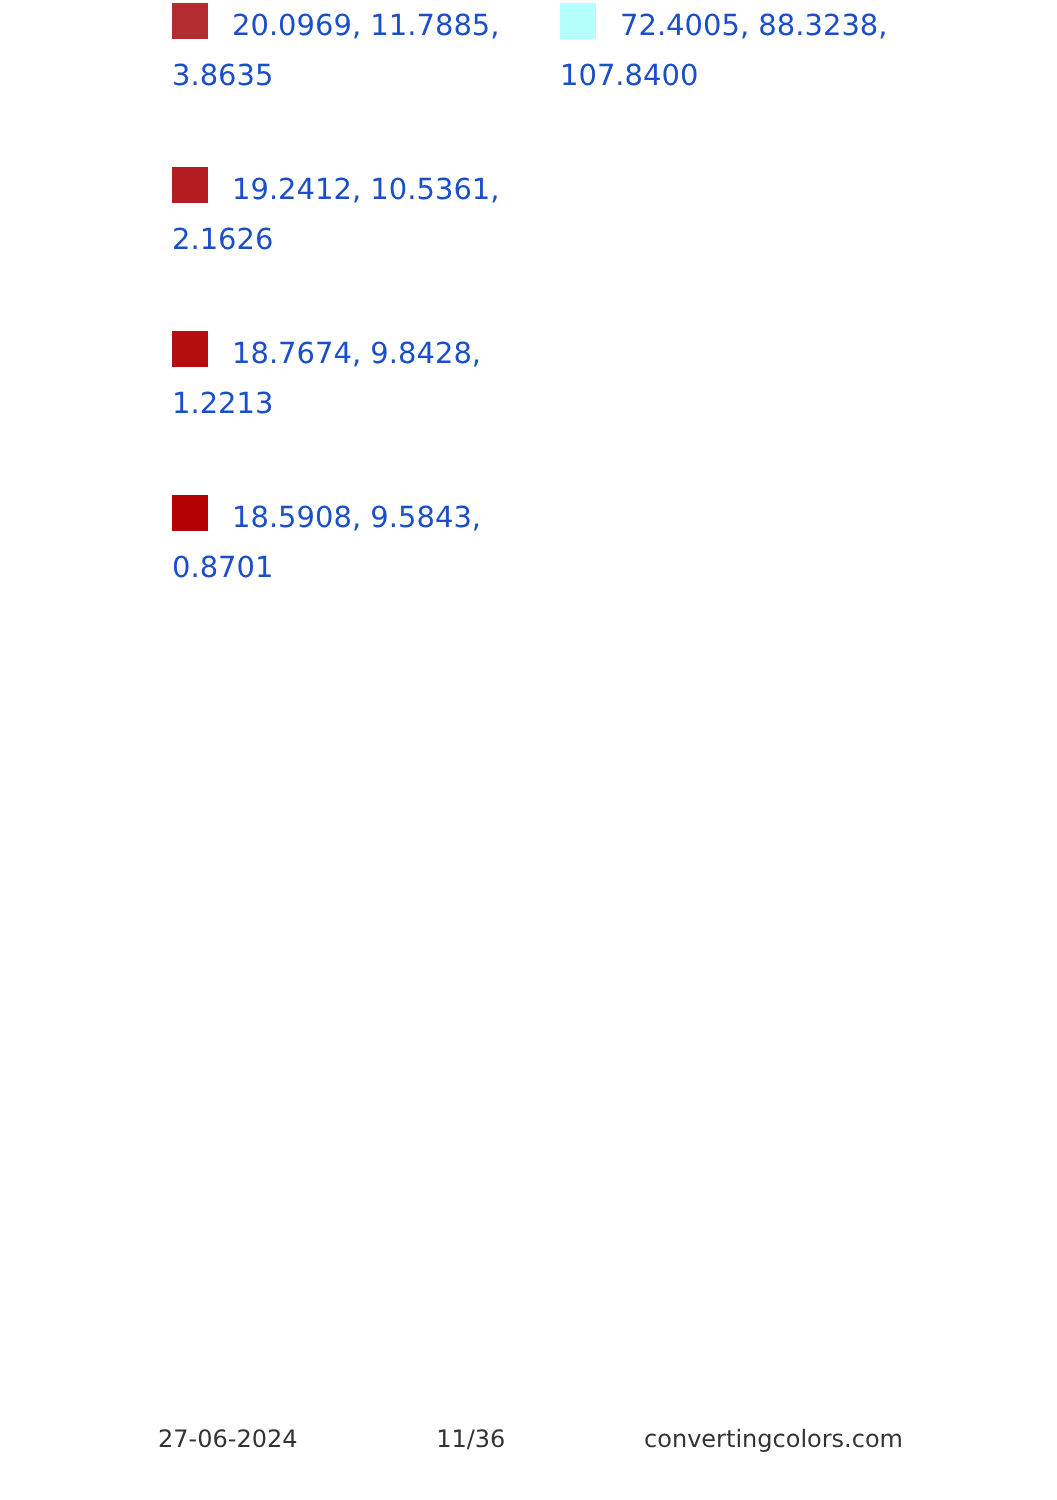20.0969, 11.7885, 3.8635
19.2412, 10.5361, 2.1626
18.7674, 9.8428, 1.2213
18.5908, 9.5843, 0.8701
72.4005, 88.3238, 107.8400
27-06-2024 11/36 convertingcolors.com